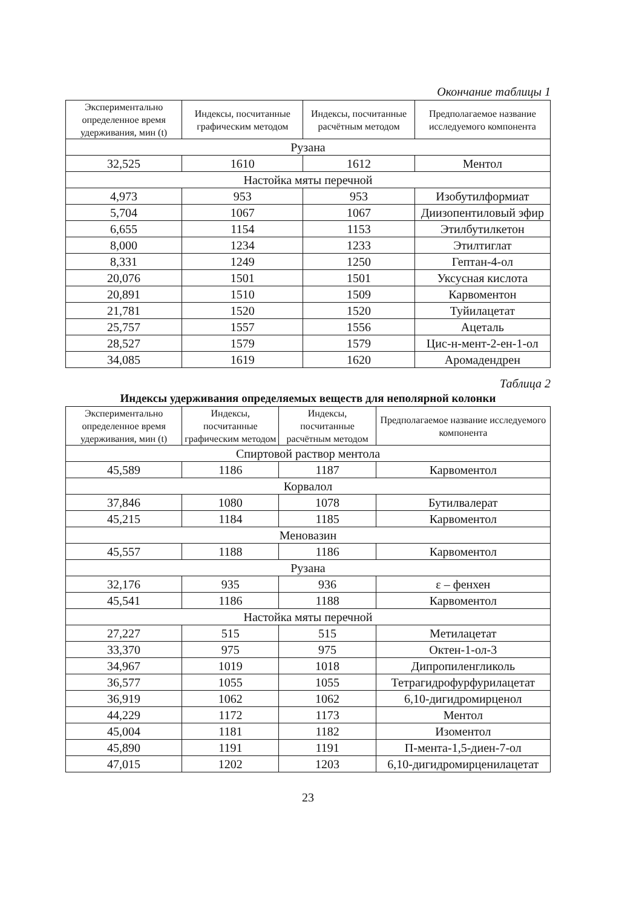Окончание таблицы 1
| Экспериментально определенное время удерживания, мин (t) | Индексы, посчитанные графическим методом | Индексы, посчитанные расчётным методом | Предполагаемое название исследуемого компонента |
| --- | --- | --- | --- |
| Рузана | | | |
| 32,525 | 1610 | 1612 | Ментол |
| Настойка мяты перечной | | | |
| 4,973 | 953 | 953 | Изобутилформиат |
| 5,704 | 1067 | 1067 | Диизопентиловый эфир |
| 6,655 | 1154 | 1153 | Этилбутилкетон |
| 8,000 | 1234 | 1233 | Этилтиглат |
| 8,331 | 1249 | 1250 | Гептан-4-ол |
| 20,076 | 1501 | 1501 | Уксусная кислота |
| 20,891 | 1510 | 1509 | Карвоментон |
| 21,781 | 1520 | 1520 | Туйилацетат |
| 25,757 | 1557 | 1556 | Ацеталь |
| 28,527 | 1579 | 1579 | Цис-н-мент-2-ен-1-ол |
| 34,085 | 1619 | 1620 | Аромадендрен |
Таблица 2
Индексы удерживания определяемых веществ для неполярной колонки
| Экспериментально определенное время удерживания, мин (t) | Индексы, посчитанные графическим методом | Индексы, посчитанные расчётным методом | Предполагаемое название исследуемого компонента |
| --- | --- | --- | --- |
| Спиртовой раствор ментола | | | |
| 45,589 | 1186 | 1187 | Карвоментол |
| Корвалол | | | |
| 37,846 | 1080 | 1078 | Бутилвалерат |
| 45,215 | 1184 | 1185 | Карвоментол |
| Меновазин | | | |
| 45,557 | 1188 | 1186 | Карвоментол |
| Рузана | | | |
| 32,176 | 935 | 936 | ε – фенхен |
| 45,541 | 1186 | 1188 | Карвоментол |
| Настойка мяты перечной | | | |
| 27,227 | 515 | 515 | Метилацетат |
| 33,370 | 975 | 975 | Октен-1-ол-3 |
| 34,967 | 1019 | 1018 | Дипропиленгликоль |
| 36,577 | 1055 | 1055 | Тетрагидрофурфурилацетат |
| 36,919 | 1062 | 1062 | 6,10-дигидромирценол |
| 44,229 | 1172 | 1173 | Ментол |
| 45,004 | 1181 | 1182 | Изоментол |
| 45,890 | 1191 | 1191 | П-мента-1,5-диен-7-ол |
| 47,015 | 1202 | 1203 | 6,10-дигидромирценилацетат |
23